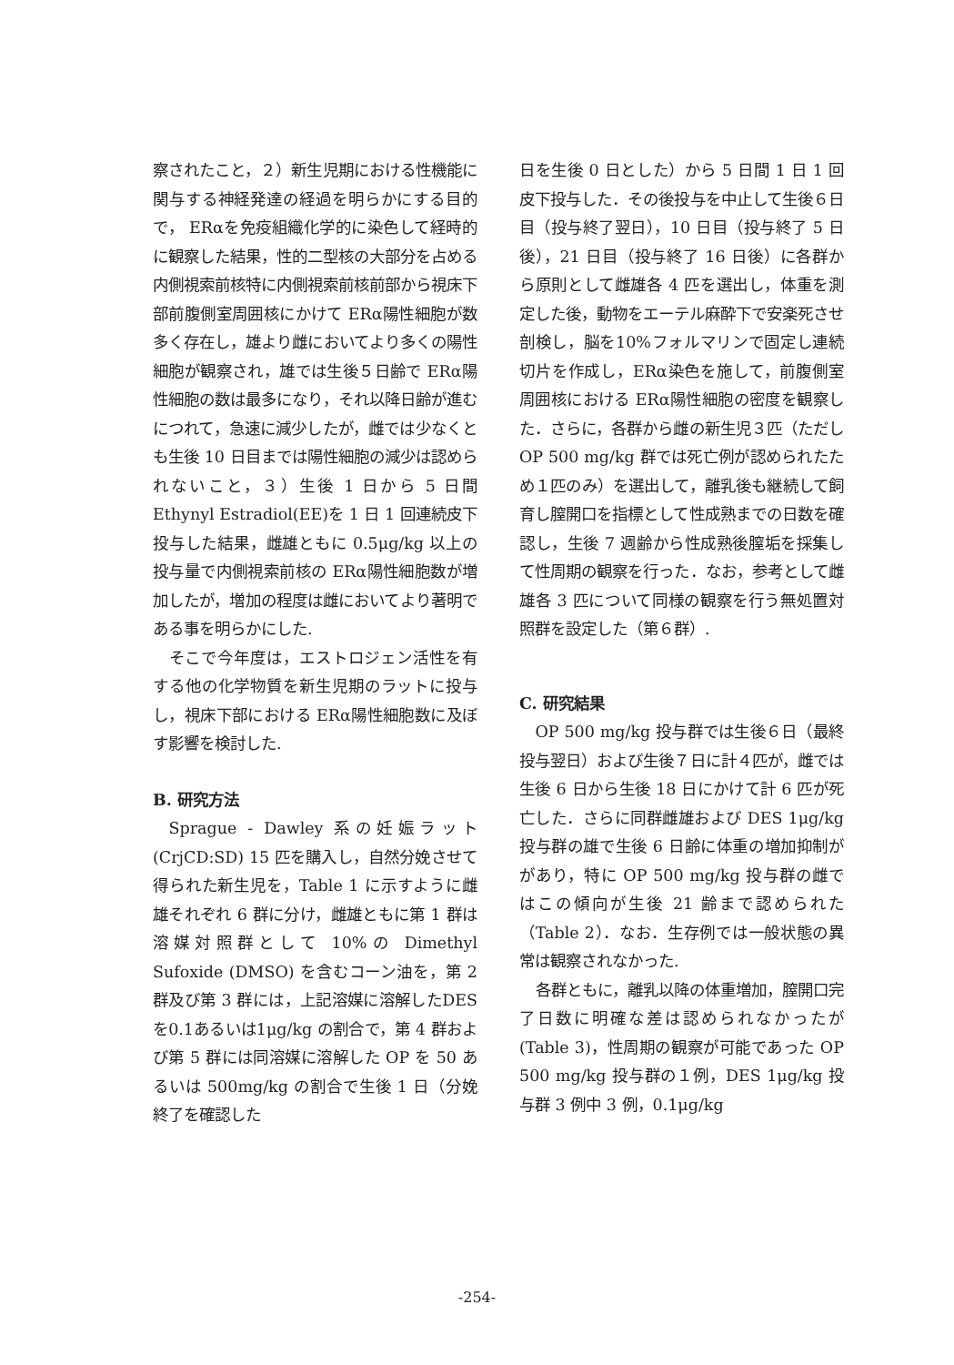察されたこと，２）新生児期における性機能に関与する神経発達の経過を明らかにする目的で， ERαを免疫組織化学的に染色して経時的に観察した結果，性的二型核の大部分を占める内側視索前核特に内側視索前核前部から視床下部前腹側室周囲核にかけて ERα陽性細胞が数多く存在し，雄より雌においてより多くの陽性細胞が観察され，雄では生後５日齢で ERα陽性細胞の数は最多になり，それ以降日齢が進むにつれて，急速に減少したが，雌では少なくとも生後 10 日目までは陽性細胞の減少は認められないこと，３）生後 1 日から 5 日間 Ethynyl Estradiol(EE)を 1 日 1 回連続皮下投与した結果，雌雄ともに 0.5μg/kg 以上の投与量で内側視索前核の ERα陽性細胞数が増加したが，増加の程度は雌においてより著明である事を明らかにした.
そこで今年度は，エストロジェン活性を有する他の化学物質を新生児期のラットに投与し，視床下部における ERα陽性細胞数に及ぼす影響を検討した.
B. 研究方法
Sprague - Dawley 系の妊娠ラット (CrjCD:SD) 15 匹を購入し，自然分娩させて得られた新生児を，Table 1 に示すように雌雄それぞれ 6 群に分け，雌雄ともに第 1 群は溶媒対照群として 10%の Dimethyl Sufoxide (DMSO) を含むコーン油を，第 2 群及び第 3 群には，上記溶媒に溶解したDESを0.1あるいは1μg/kg の割合で，第 4 群および第 5 群には同溶媒に溶解した OP を 50 あるいは 500mg/kg の割合で生後 1 日（分娩終了を確認した
日を生後 0 日とした）から 5 日間 1 日 1 回皮下投与した．その後投与を中止して生後６日目（投与終了翌日），10 日目（投与終了 5 日後），21 日目（投与終了 16 日後）に各群から原則として雌雄各 4 匹を選出し，体重を測定した後，動物をエーテル麻酔下で安楽死させ剖検し，脳を10%フォルマリンで固定し連続切片を作成し，ERα染色を施して，前腹側室周囲核における ERα陽性細胞の密度を観察した．さらに，各群から雌の新生児３匹（ただし OP 500 mg/kg 群では死亡例が認められたため１匹のみ）を選出して，離乳後も継続して飼育し膣開口を指標として性成熟までの日数を確認し，生後 7 週齢から性成熟後膣垢を採集して性周期の観察を行った．なお，参考として雌雄各 3 匹について同様の観察を行う無処置対照群を設定した（第６群）.
C. 研究結果
OP 500 mg/kg 投与群では生後６日（最終投与翌日）および生後７日に計４匹が，雌では生後 6 日から生後 18 日にかけて計 6 匹が死亡した．さらに同群雌雄および DES 1μg/kg 投与群の雄で生後 6 日齢に体重の増加抑制ががあり，特に OP 500 mg/kg 投与群の雌ではこの傾向が生後 21 齢まで認められた（Table 2）．なお．生存例では一般状態の異常は観察されなかった.
各群ともに，離乳以降の体重増加，膣開口完了日数に明確な差は認められなかったが(Table 3)，性周期の観察が可能であった OP 500 mg/kg 投与群の１例，DES 1μg/kg 投与群 3 例中 3 例，0.1μg/kg
-254-